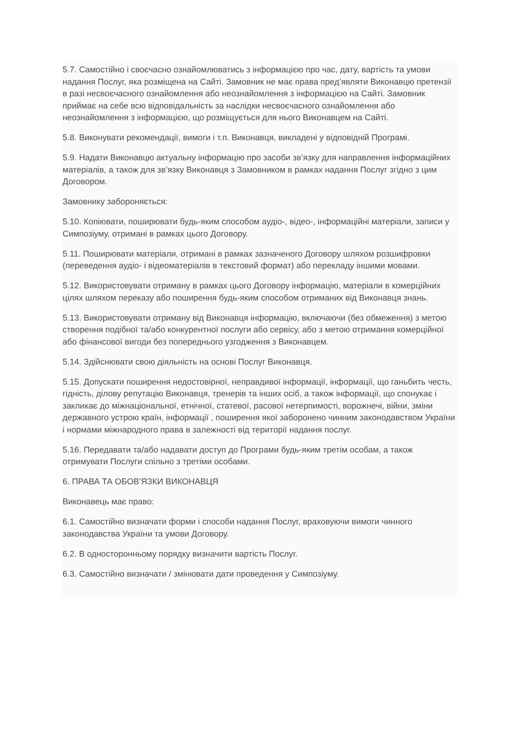5.7. Самостійно і своєчасно ознайомлюватись з інформацією про час, дату, вартість та умови надання Послуг, яка розміщена на Сайті. Замовник не має права пред’являти Виконавцю претензії в разі несвоєчасного ознайомлення або неознайомлення з інформацією на Сайті. Замовник приймає на себе всю відповідальність за наслідки несвоєчасного ознайомлення або неознайомлення з інформацією, що розміщується для нього Виконавцем на Сайті.
5.8. Виконувати рекомендації, вимоги і т.п. Виконавця, викладені у відповідній Програмі.
5.9. Надати Виконавцю актуальну інформацію про засоби зв’язку для направлення інформаційних матеріалів, а також для зв’язку Виконавця з Замовником в рамках надання Послуг згідно з цим Договором.
Замовнику забороняється:
5.10. Копіювати, поширювати будь-яким способом аудіо-, відео-, інформаційні матеріали, записи у Симпозіуму, отримані в рамках цього Договору.
5.11. Поширювати матеріали, отримані в рамках зазначеного Договору шляхом розшифровки (переведення аудіо- і відеоматеріалів в текстовий формат) або перекладу іншими мовами.
5.12. Використовувати отриману в рамках цього Договору інформацію, матеріали в комерційних цілях шляхом переказу або поширення будь-яким способом отриманих від Виконавця знань.
5.13. Використовувати отриману від Виконавця інформацію, включаючи (без обмеження) з метою створення подібної та/або конкурентної послуги або сервісу, або з метою отримання комерційної або фінансової вигоди без попереднього узгодження з Виконавцем.
5.14. Здійснювати свою діяльність на основі Послуг Виконавця.
5.15. Допускати поширення недостовірної, неправдивої інформації, інформації, що ганьбить честь, гідність, ділову репутацію Виконавця, тренерів та інших осіб, а також інформації, що спонукає і закликає до міжнаціональної, етнічної, статевої, расової нетерпимості, ворожнечі, війни, зміни державного устрою країн, інформації , поширення якої заборонено чинним законодавством України і нормами міжнародного права в залежності від території надання послуг.
5.16. Передавати та/або надавати доступ до Програми будь-яким третім особам, а також отримувати Послуги спільно з третіми особами.
6. ПРАВА ТА ОБОВ’ЯЗКИ ВИКОНАВЦЯ
Виконавець має право:
6.1. Самостійно визначати форми і способи надання Послуг, враховуючи вимоги чинного законодавства України та умови Договору.
6.2. В односторонньому порядку визначити вартість Послуг.
6.3. Самостійно визначати / змінювати дати проведення у Симпозіуму.